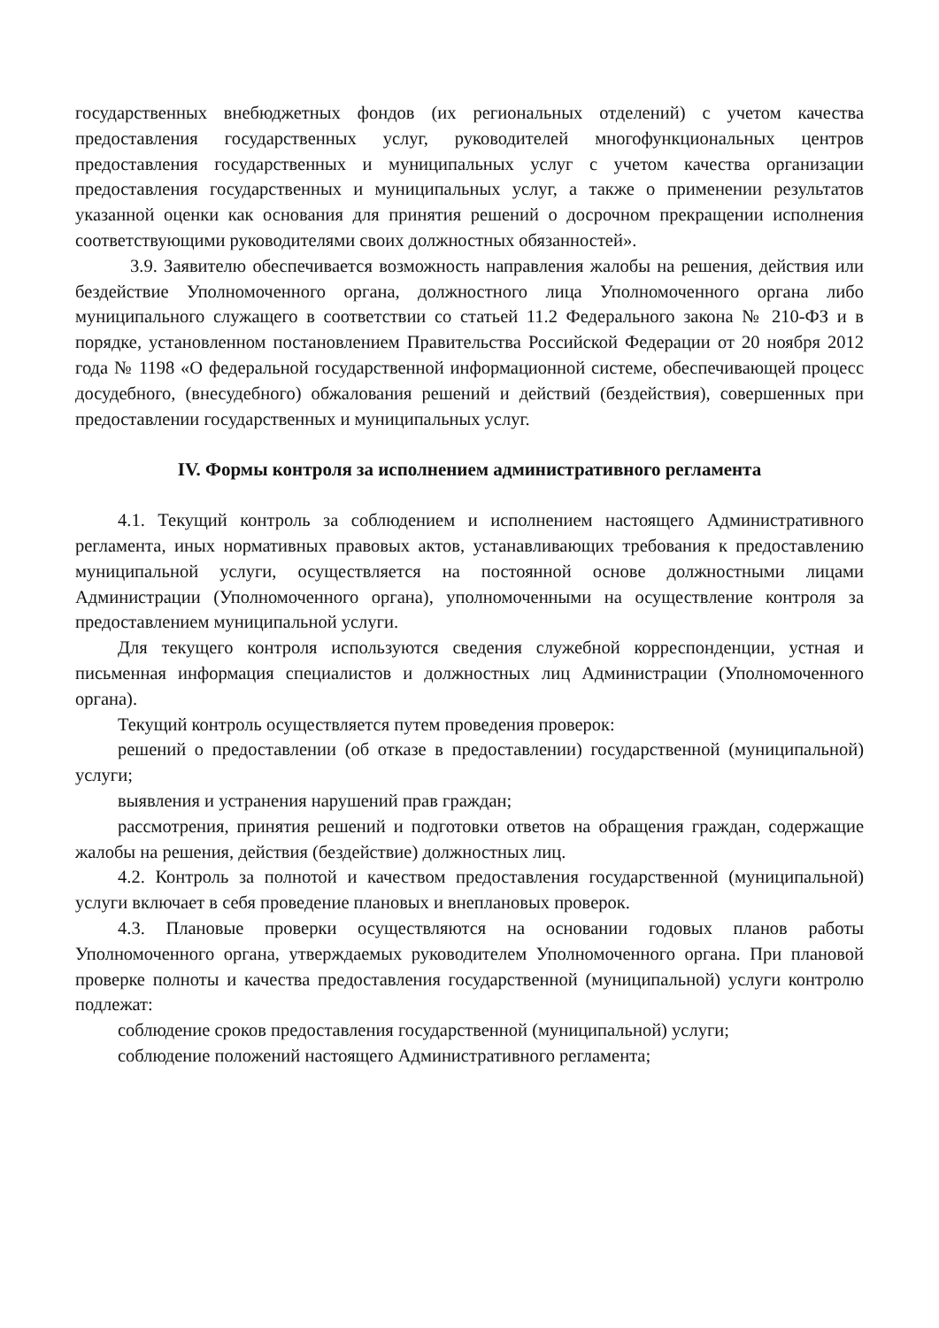государственных внебюджетных фондов (их региональных отделений) с учетом качества предоставления государственных услуг, руководителей многофункциональных центров предоставления государственных и муниципальных услуг с учетом качества организации предоставления государственных и муниципальных услуг, а также о применении результатов указанной оценки как основания для принятия решений о досрочном прекращении исполнения соответствующими руководителями своих должностных обязанностей».
3.9. Заявителю обеспечивается возможность направления жалобы на решения, действия или бездействие Уполномоченного органа, должностного лица Уполномоченного органа либо муниципального служащего в соответствии со статьей 11.2 Федерального закона № 210-ФЗ и в порядке, установленном постановлением Правительства Российской Федерации от 20 ноября 2012 года № 1198 «О федеральной государственной информационной системе, обеспечивающей процесс досудебного, (внесудебного) обжалования решений и действий (бездействия), совершенных при предоставлении государственных и муниципальных услуг.
IV. Формы контроля за исполнением административного регламента
4.1. Текущий контроль за соблюдением и исполнением настоящего Административного регламента, иных нормативных правовых актов, устанавливающих требования к предоставлению муниципальной услуги, осуществляется на постоянной основе должностными лицами Администрации (Уполномоченного органа), уполномоченными на осуществление контроля за предоставлением муниципальной услуги.
Для текущего контроля используются сведения служебной корреспонденции, устная и письменная информация специалистов и должностных лиц Администрации (Уполномоченного органа).
Текущий контроль осуществляется путем проведения проверок:
решений о предоставлении (об отказе в предоставлении) государственной (муниципальной) услуги;
выявления и устранения нарушений прав граждан;
рассмотрения, принятия решений и подготовки ответов на обращения граждан, содержащие жалобы на решения, действия (бездействие) должностных лиц.
4.2. Контроль за полнотой и качеством предоставления государственной (муниципальной) услуги включает в себя проведение плановых и внеплановых проверок.
4.3. Плановые проверки осуществляются на основании годовых планов работы Уполномоченного органа, утверждаемых руководителем Уполномоченного органа. При плановой проверке полноты и качества предоставления государственной (муниципальной) услуги контролю подлежат:
соблюдение сроков предоставления государственной (муниципальной) услуги;
соблюдение положений настоящего Административного регламента;